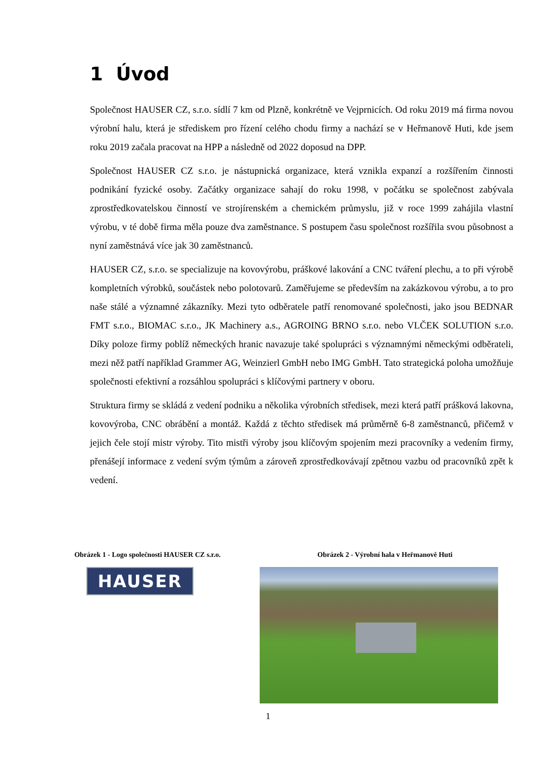1 Úvod
Společnost HAUSER CZ, s.r.o. sídlí 7 km od Plzně, konkrétně ve Vejprnicích. Od roku 2019 má firma novou výrobní halu, která je střediskem pro řízení celého chodu firmy a nachází se v Heřmanově Huti, kde jsem roku 2019 začala pracovat na HPP a následně od 2022 doposud na DPP.
Společnost HAUSER CZ s.r.o. je nástupnická organizace, která vznikla expanzí a rozšířením činnosti podnikání fyzické osoby. Začátky organizace sahají do roku 1998, v počátku se společnost zabývala zprostředkovatelskou činností ve strojírenském a chemickém průmyslu, již v roce 1999 zahájila vlastní výrobu, v té době firma měla pouze dva zaměstnance. S postupem času společnost rozšířila svou působnost a nyní zaměstnává více jak 30 zaměstnanců.
HAUSER CZ, s.r.o. se specializuje na kovovýrobu, práškové lakování a CNC tváření plechu, a to při výrobě kompletních výrobků, součástek nebo polotovarů. Zaměřujeme se především na zakázkovou výrobu, a to pro naše stálé a významné zákazníky. Mezi tyto odběratele patří renomované společnosti, jako jsou BEDNAR FMT s.r.o., BIOMAC s.r.o., JK Machinery a.s., AGROING BRNO s.r.o. nebo VLČEK SOLUTION s.r.o. Díky poloze firmy poblíž německých hranic navazuje také spolupráci s významnými německými odběrateli, mezi něž patří například Grammer AG, Weinzierl GmbH nebo IMG GmbH. Tato strategická poloha umožňuje společnosti efektivní a rozsáhlou spolupráci s klíčovými partnery v oboru.
Struktura firmy se skládá z vedení podniku a několika výrobních středisek, mezi která patří prášková lakovna, kovovýroba, CNC obrábění a montáž. Každá z těchto středisek má průměrně 6-8 zaměstnanců, přičemž v jejich čele stojí mistr výroby. Tito mistři výroby jsou klíčovým spojením mezi pracovníky a vedením firmy, přenášejí informace z vedení svým týmům a zároveň zprostředkovávají zpětnou vazbu od pracovníků zpět k vedení.
Obrázek 1 - Logo společnosti HAUSER CZ s.r.o.
HAUSER
Obrázek 2 - Výrobní hala v Heřmanově Huti
1